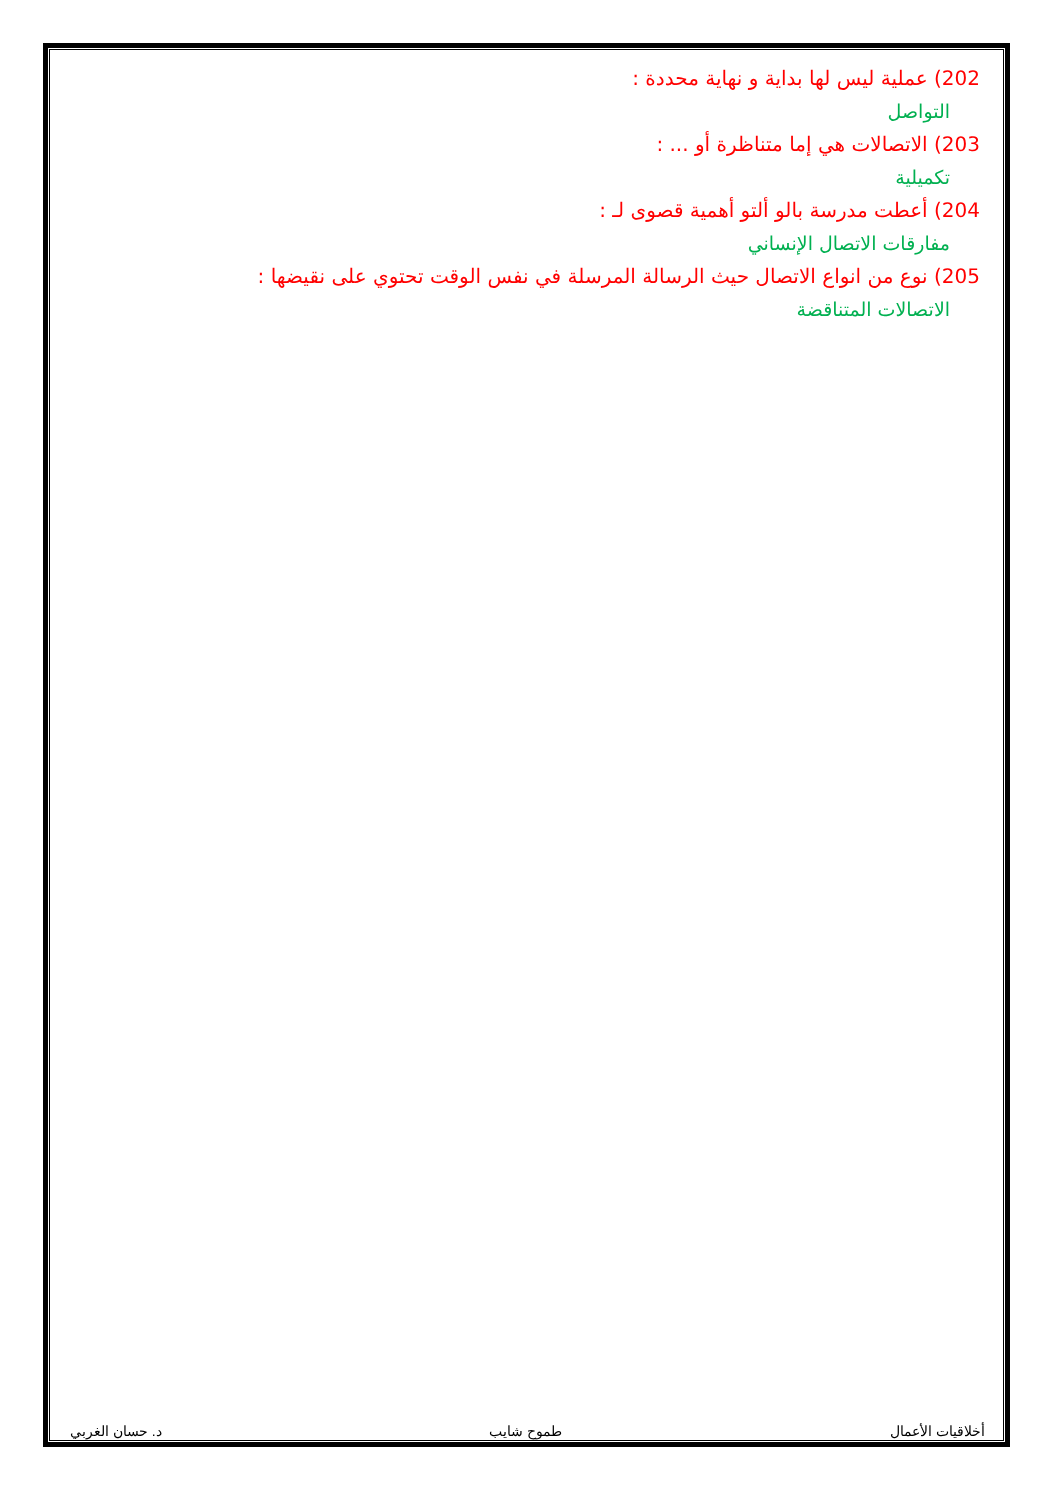202) عملية ليس لها بداية و نهاية محددة :
التواصل
203) الاتصالات هي إما متناظرة أو ... :
تكميلية
204) أعطت مدرسة بالو ألتو أهمية قصوى لـ :
مفارقات الاتصال الإنساني
205) نوع من انواع الاتصال حيث الرسالة المرسلة في نفس الوقت تحتوي على نقيضها :
الاتصالات المتناقضة
أخلاقيات الأعمال طموح شايب د. حسان الغربي